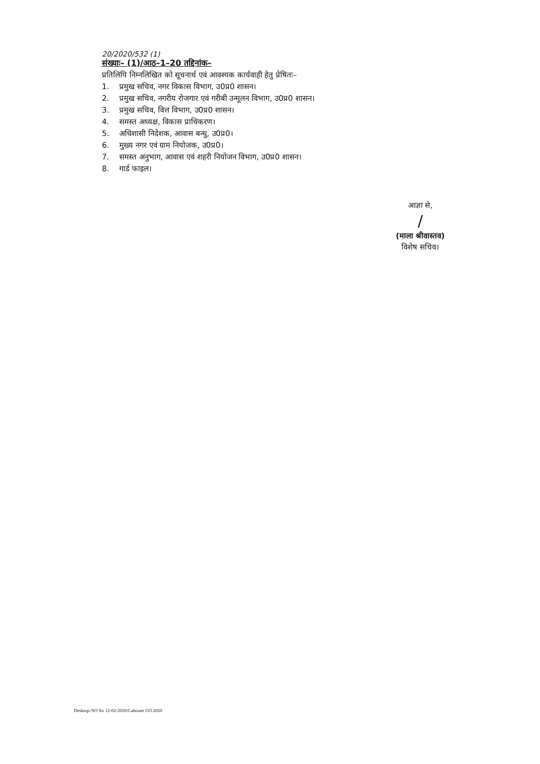20/2020/532 (1)
संख्याः– (1)/आठ–1–20 तद्दिनांक–
प्रतिलिपि निम्नलिखित को सूचनार्थ एवं आवश्यक कार्यवाही हेतु प्रेषितः–
1. प्रमुख सचिव, नगर विकास विभाग, उ0प्र0 शासन।
2. प्रमुख सचिव, नगरीय रोजगार एवं गरीबी उन्मूलन विभाग, उ0प्र0 शासन।
3. प्रमुख सचिव, वित्त विभाग, उ0प्र0 शासन।
4. समस्त अध्यक्ष, विकास प्राधिकरण।
5. अधिशासी निदेशक, आवास बन्धु, उ0प्र0।
6. मुख्य नगर एवं ग्राम नियोजक, उ0प्र0।
7. समस्त अनुभाग, आवास एवं शहरी नियोजन विभाग, उ0प्र0 शासन।
8. गार्ड फाइल।
आज्ञा से,
/
(माला श्रीवास्तव)
विशेष सचिव।
Desktop:/SO Sir 12-02-2020/Cabinate GO 2020